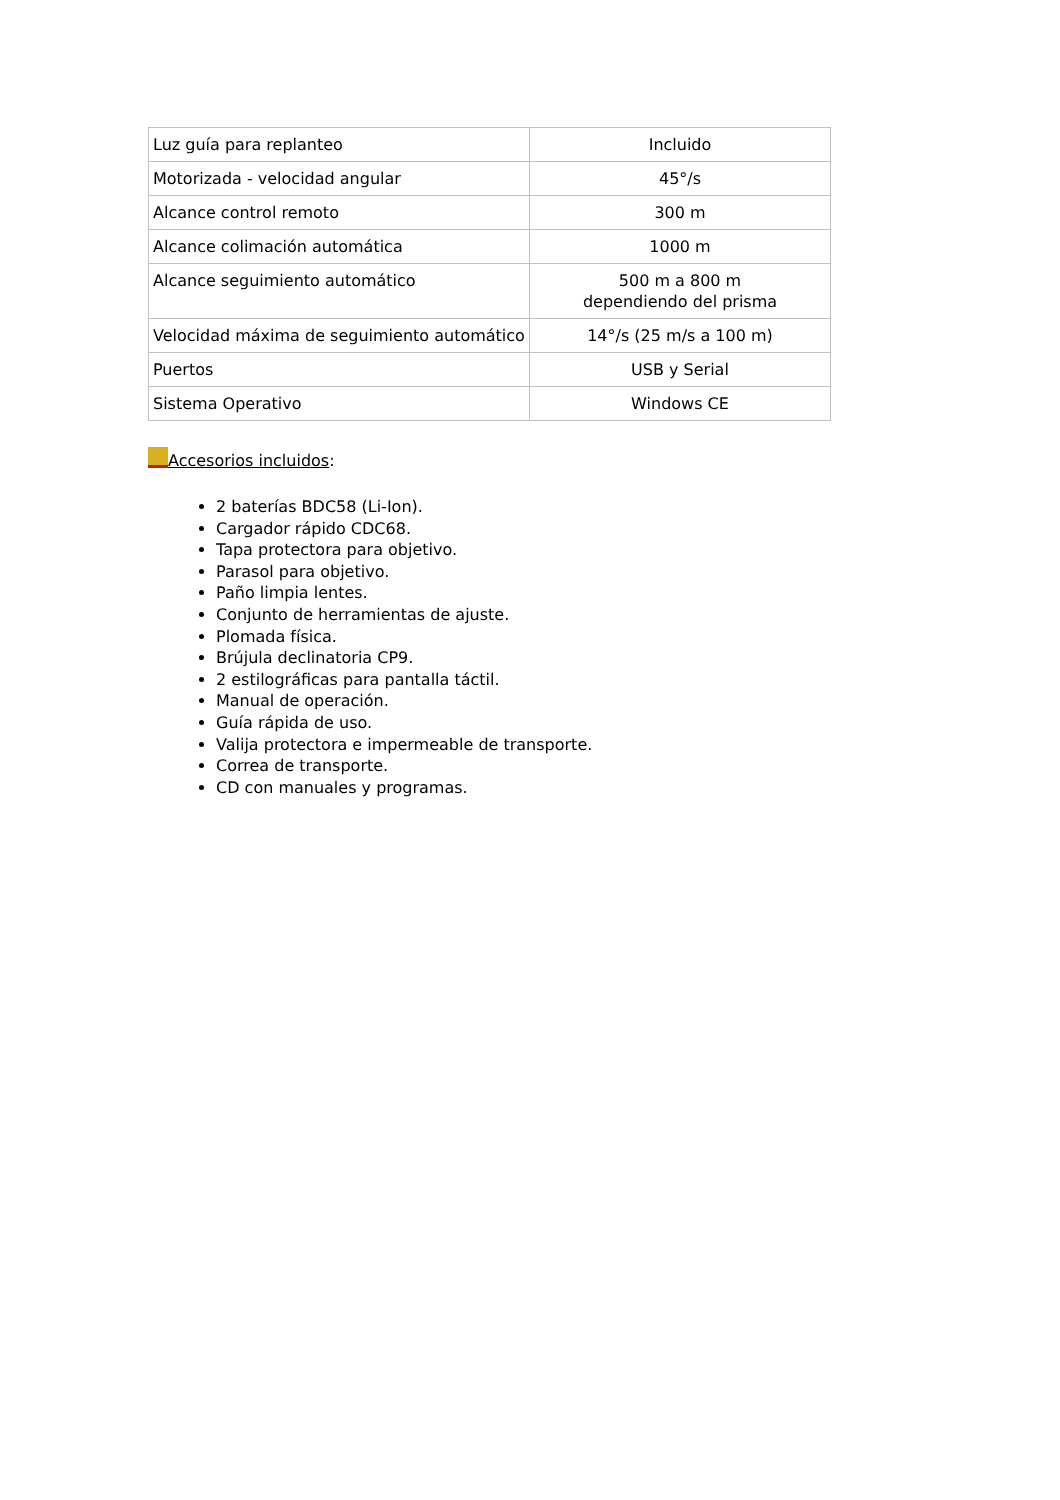| Luz guía para replanteo | Incluido |
| Motorizada - velocidad angular | 45°/s |
| Alcance control remoto | 300 m |
| Alcance colimación automática | 1000 m |
| Alcance seguimiento automático | 500 m a 800 m dependiendo del prisma |
| Velocidad máxima de seguimiento automático | 14°/s (25 m/s a 100 m) |
| Puertos | USB y Serial |
| Sistema Operativo | Windows CE |
Accesorios incluidos:
2 baterías BDC58 (Li-Ion).
Cargador rápido CDC68.
Tapa protectora para objetivo.
Parasol para objetivo.
Paño limpia lentes.
Conjunto de herramientas de ajuste.
Plomada física.
Brújula declinatoria CP9.
2 estilográficas para pantalla táctil.
Manual de operación.
Guía rápida de uso.
Valija protectora e impermeable de transporte.
Correa de transporte.
CD con manuales y programas.